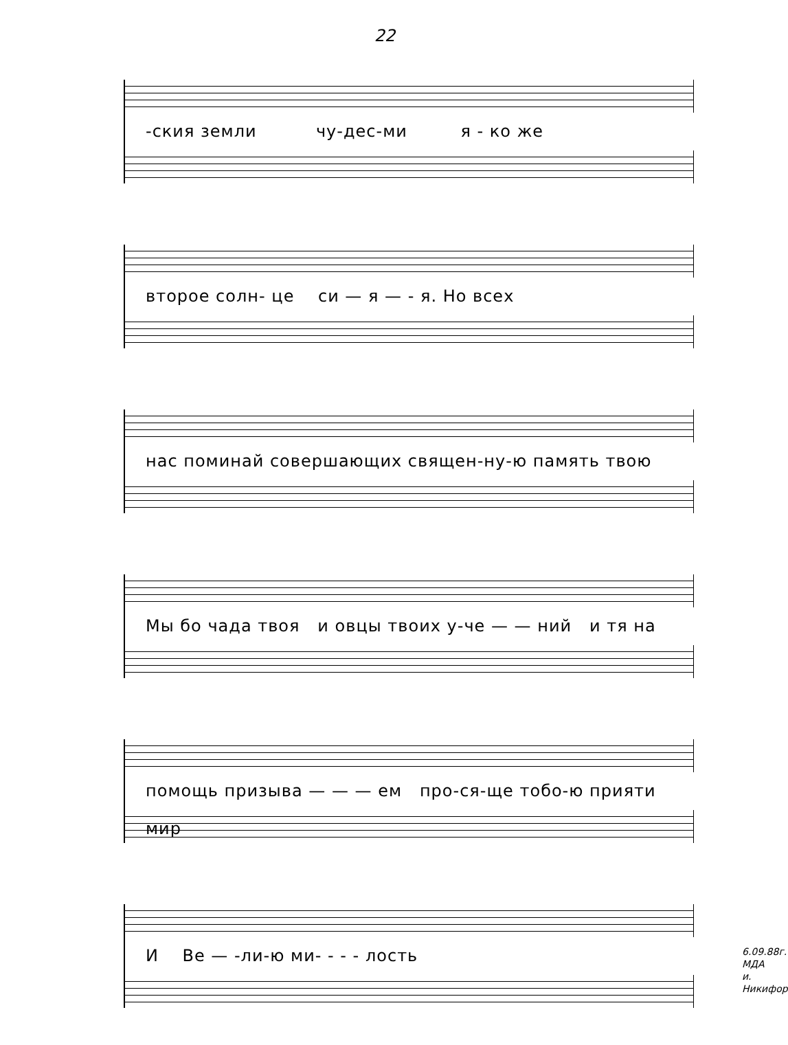22
-ския земли чу-дес-ми я - ко же
второе солн- це си — я — - я. Но всех
нас поминай совершающих священ-ну-ю память твою
Мы бо чада твоя и овцы твоих у-че — — ний и тя на
помощь призыва — — — ем про-ся-ще тобо-ю прияти мир
И Ве — -ли-ю ми- - - - лость
6.09.88г.
МДА
и. Никифор